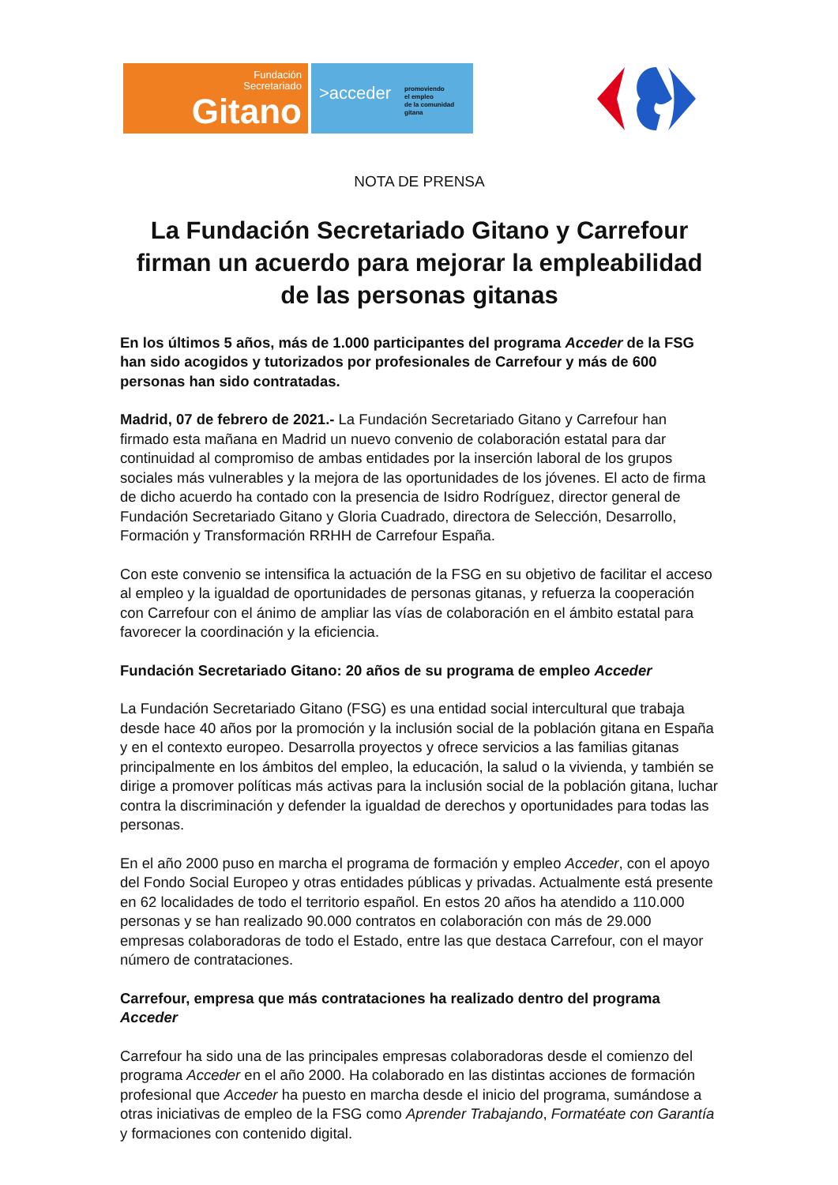Fundación
Secretariado
Gitano
>acceder
promoviendo
el empleo
de la comunidad
gitana
NOTA DE PRENSA
La Fundación Secretariado Gitano y Carrefour firman un acuerdo para mejorar la empleabilidad de las personas gitanas
En los últimos 5 años, más de 1.000 participantes del programa Acceder de la FSG han sido acogidos y tutorizados por profesionales de Carrefour y más de 600 personas han sido contratadas.
Madrid, 07 de febrero de 2021.- La Fundación Secretariado Gitano y Carrefour han firmado esta mañana en Madrid un nuevo convenio de colaboración estatal para dar continuidad al compromiso de ambas entidades por la inserción laboral de los grupos sociales más vulnerables y la mejora de las oportunidades de los jóvenes. El acto de firma de dicho acuerdo ha contado con la presencia de Isidro Rodríguez, director general de Fundación Secretariado Gitano y Gloria Cuadrado, directora de Selección, Desarrollo, Formación y Transformación RRHH de Carrefour España.
Con este convenio se intensifica la actuación de la FSG en su objetivo de facilitar el acceso al empleo y la igualdad de oportunidades de personas gitanas, y refuerza la cooperación con Carrefour con el ánimo de ampliar las vías de colaboración en el ámbito estatal para favorecer la coordinación y la eficiencia.
Fundación Secretariado Gitano: 20 años de su programa de empleo Acceder
La Fundación Secretariado Gitano (FSG) es una entidad social intercultural que trabaja desde hace 40 años por la promoción y la inclusión social de la población gitana en España y en el contexto europeo. Desarrolla proyectos y ofrece servicios a las familias gitanas principalmente en los ámbitos del empleo, la educación, la salud o la vivienda, y también se dirige a promover políticas más activas para la inclusión social de la población gitana, luchar contra la discriminación y defender la igualdad de derechos y oportunidades para todas las personas.
En el año 2000 puso en marcha el programa de formación y empleo Acceder, con el apoyo del Fondo Social Europeo y otras entidades públicas y privadas. Actualmente está presente en 62 localidades de todo el territorio español. En estos 20 años ha atendido a 110.000 personas y se han realizado 90.000 contratos en colaboración con más de 29.000 empresas colaboradoras de todo el Estado, entre las que destaca Carrefour, con el mayor número de contrataciones.
Carrefour, empresa que más contrataciones ha realizado dentro del programa Acceder
Carrefour ha sido una de las principales empresas colaboradoras desde el comienzo del programa Acceder en el año 2000. Ha colaborado en las distintas acciones de formación profesional que Acceder ha puesto en marcha desde el inicio del programa, sumándose a otras iniciativas de empleo de la FSG como Aprender Trabajando, Formatéate con Garantía y formaciones con contenido digital.